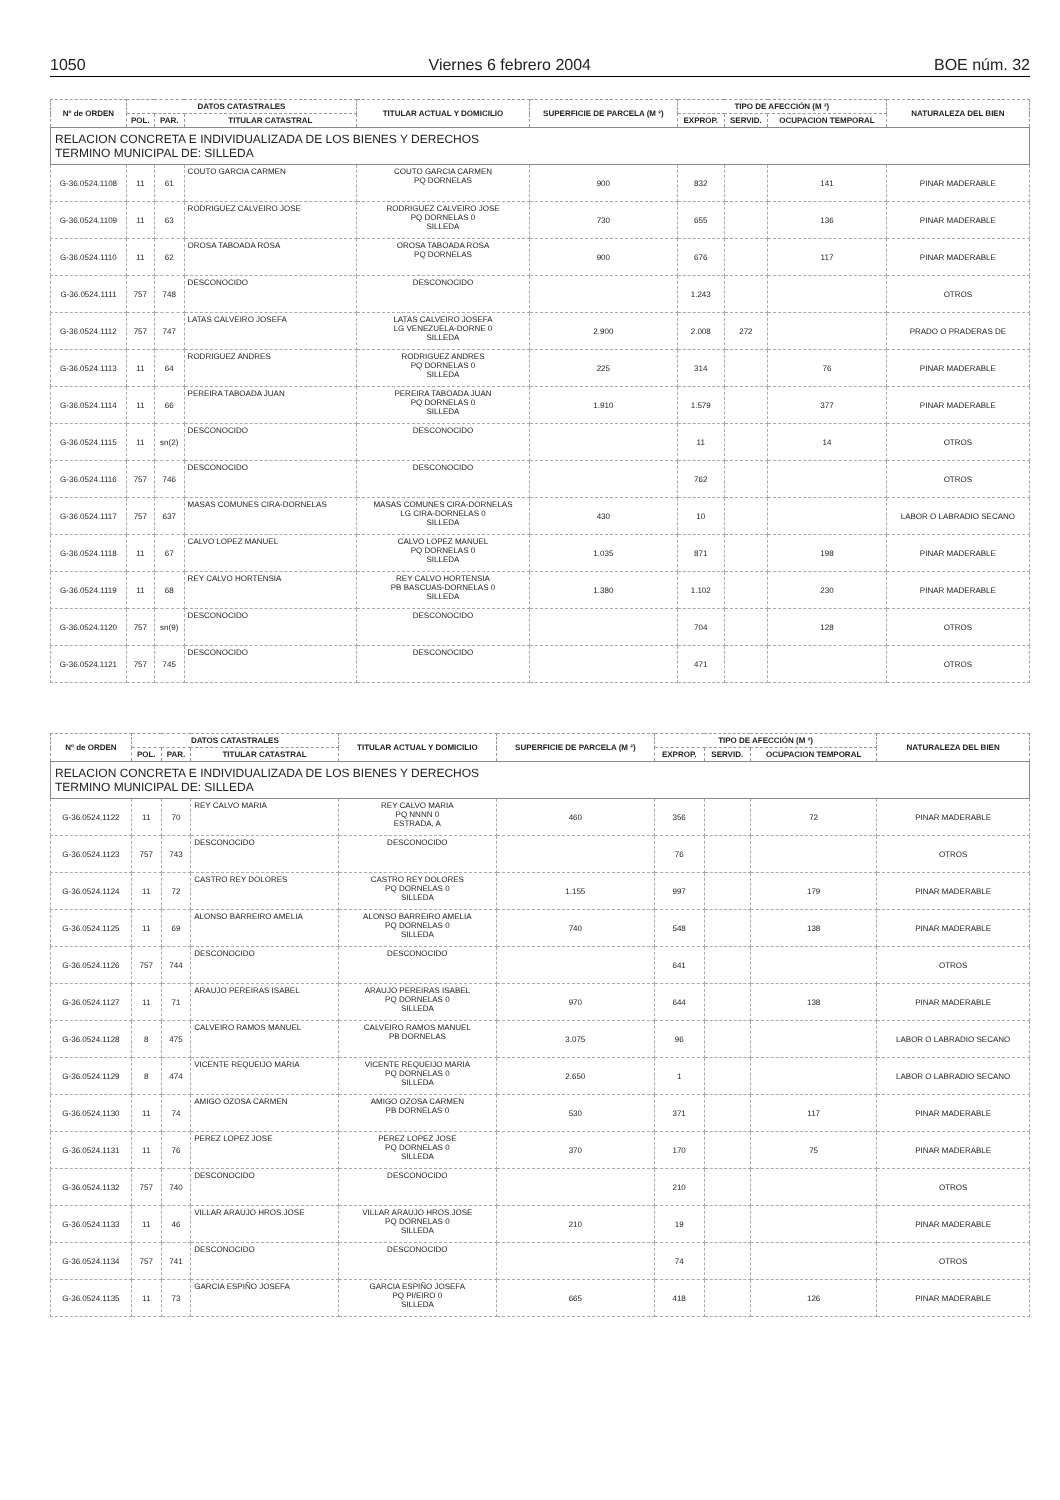1050 Viernes 6 febrero 2004 BOE núm. 32
| Nº de ORDEN | DATOS CATASTRALES | | | TITULAR ACTUAL Y DOMICILIO | SUPERFICIE DE PARCELA (M ²) | TIPO DE AFECCIÓN (M ²) | | | NATURALEZA DEL BIEN |
| --- | --- | --- | --- | --- | --- | --- | --- | --- | --- |
| | POL. | PAR. | TITULAR CATASTRAL | | | EXPROP. | SERVID. | OCUPACION TEMPORAL | |
| RELACION CONCRETA E INDIVIDUALIZADA DE LOS BIENES Y DERECHOS TERMINO MUNICIPAL DE: SILLEDA | | | | | | | | | |
| G-36.0524.1108 | 11 | 61 | COUTO GARCIA CARMEN | COUTO GARCIA CARMEN PQ DORNELAS | 900 | 832 | | 141 | PINAR MADERABLE |
| G-36.0524.1109 | 11 | 63 | RODRIGUEZ CALVEIRO JOSE | RODRIGUEZ CALVEIRO JOSE PQ DORNELAS 0 SILLEDA | 730 | 655 | | 136 | PINAR MADERABLE |
| G-36.0524.1110 | 11 | 62 | OROSA TABOADA ROSA | OROSA TABOADA ROSA PQ DORNELAS | 900 | 676 | | 117 | PINAR MADERABLE |
| G-36.0524.1111 | 757 | 748 | DESCONOCIDO | DESCONOCIDO | | 1.243 | | | OTROS |
| G-36.0524.1112 | 757 | 747 | LATAS CALVEIRO JOSEFA | LATAS CALVEIRO JOSEFA LG VENEZUELA-DORNE 0 SILLEDA | 2.900 | 2.008 | 272 | | PRADO O PRADERAS DE |
| G-36.0524.1113 | 11 | 64 | RODRIGUEZ ANDRES | RODRIGUEZ ANDRES PQ DORNELAS 0 SILLEDA | 225 | 314 | | 76 | PINAR MADERABLE |
| G-36.0524.1114 | 11 | 66 | PEREIRA TABOADA JUAN | PEREIRA TABOADA JUAN PQ DORNELAS 0 SILLEDA | 1.910 | 1.579 | | 377 | PINAR MADERABLE |
| G-36.0524.1115 | 11 | sn(2) | DESCONOCIDO | DESCONOCIDO | | 11 | | 14 | OTROS |
| G-36.0524.1116 | 757 | 746 | DESCONOCIDO | DESCONOCIDO | | 762 | | | OTROS |
| G-36.0524.1117 | 757 | 637 | MASAS COMUNES CIRA-DORNELAS | MASAS COMUNES CIRA-DORNELAS LG CIRA-DORNELAS 0 SILLEDA | 430 | 10 | | | LABOR O LABRADIO SECANO |
| G-36.0524.1118 | 11 | 67 | CALVO LOPEZ MANUEL | CALVO LOPEZ MANUEL PQ DORNELAS 0 SILLEDA | 1.035 | 871 | | 198 | PINAR MADERABLE |
| G-36.0524.1119 | 11 | 68 | REY CALVO HORTENSIA | REY CALVO HORTENSIA PB BASCUAS-DORNELAS 0 SILLEDA | 1.380 | 1.102 | | 230 | PINAR MADERABLE |
| G-36.0524.1120 | 757 | sn(9) | DESCONOCIDO | DESCONOCIDO | | 704 | | 128 | OTROS |
| G-36.0524.1121 | 757 | 745 | DESCONOCIDO | DESCONOCIDO | | 471 | | | OTROS |
| Nº de ORDEN | DATOS CATASTRALES | | | TITULAR ACTUAL Y DOMICILIO | SUPERFICIE DE PARCELA (M ²) | TIPO DE AFECCIÓN (M ²) | | | NATURALEZA DEL BIEN |
| --- | --- | --- | --- | --- | --- | --- | --- | --- | --- |
| | POL. | PAR. | TITULAR CATASTRAL | | | EXPROP. | SERVID. | OCUPACION TEMPORAL | |
| RELACION CONCRETA E INDIVIDUALIZADA DE LOS BIENES Y DERECHOS TERMINO MUNICIPAL DE: SILLEDA | | | | | | | | | |
| G-36.0524.1122 | 11 | 70 | REY CALVO MARIA | REY CALVO MARIA PQ NNNN 0 ESTRADA, A | 460 | 356 | | 72 | PINAR MADERABLE |
| G-36.0524.1123 | 757 | 743 | DESCONOCIDO | DESCONOCIDO | | 76 | | | OTROS |
| G-36.0524.1124 | 11 | 72 | CASTRO REY DOLORES | CASTRO REY DOLORES PQ DORNELAS 0 SILLEDA | 1.155 | 997 | | 179 | PINAR MADERABLE |
| G-36.0524.1125 | 11 | 69 | ALONSO BARREIRO AMELIA | ALONSO BARREIRO AMELIA PQ DORNELAS 0 SILLEDA | 740 | 548 | | 138 | PINAR MADERABLE |
| G-36.0524.1126 | 757 | 744 | DESCONOCIDO | DESCONOCIDO | | 641 | | | OTROS |
| G-36.0524.1127 | 11 | 71 | ARAUJO PEREIRAS ISABEL | ARAUJO PEREIRAS ISABEL PQ DORNELAS 0 SILLEDA | 970 | 644 | | 138 | PINAR MADERABLE |
| G-36.0524.1128 | 8 | 475 | CALVEIRO RAMOS MANUEL | CALVEIRO RAMOS MANUEL PB DORNELAS | 3.075 | 96 | | | LABOR O LABRADIO SECANO |
| G-36.0524.1129 | 8 | 474 | VICENTE REQUEIJO MARIA | VICENTE REQUEIJO MARIA PQ DORNELAS 0 SILLEDA | 2.650 | 1 | | | LABOR O LABRADIO SECANO |
| G-36.0524.1130 | 11 | 74 | AMIGO OZOSA CARMEN | AMIGO OZOSA CARMEN PB DORNELAS 0 | 530 | 371 | | 117 | PINAR MADERABLE |
| G-36.0524.1131 | 11 | 76 | PEREZ LOPEZ JOSE | PEREZ LOPEZ JOSE PQ DORNELAS 0 SILLEDA | 370 | 170 | | 75 | PINAR MADERABLE |
| G-36.0524.1132 | 757 | 740 | DESCONOCIDO | DESCONOCIDO | | 210 | | | OTROS |
| G-36.0524.1133 | 11 | 46 | VILLAR ARAUJO HROS.JOSE | VILLAR ARAUJO HROS.JOSE PQ DORNELAS 0 SILLEDA | 210 | 19 | | | PINAR MADERABLE |
| G-36.0524.1134 | 757 | 741 | DESCONOCIDO | DESCONOCIDO | | 74 | | | OTROS |
| G-36.0524.1135 | 11 | 73 | GARCIA ESPIÑO JOSEFA | GARCIA ESPIÑO JOSEFA PQ PI/EIRO 0 SILLEDA | 665 | 418 | | 126 | PINAR MADERABLE |